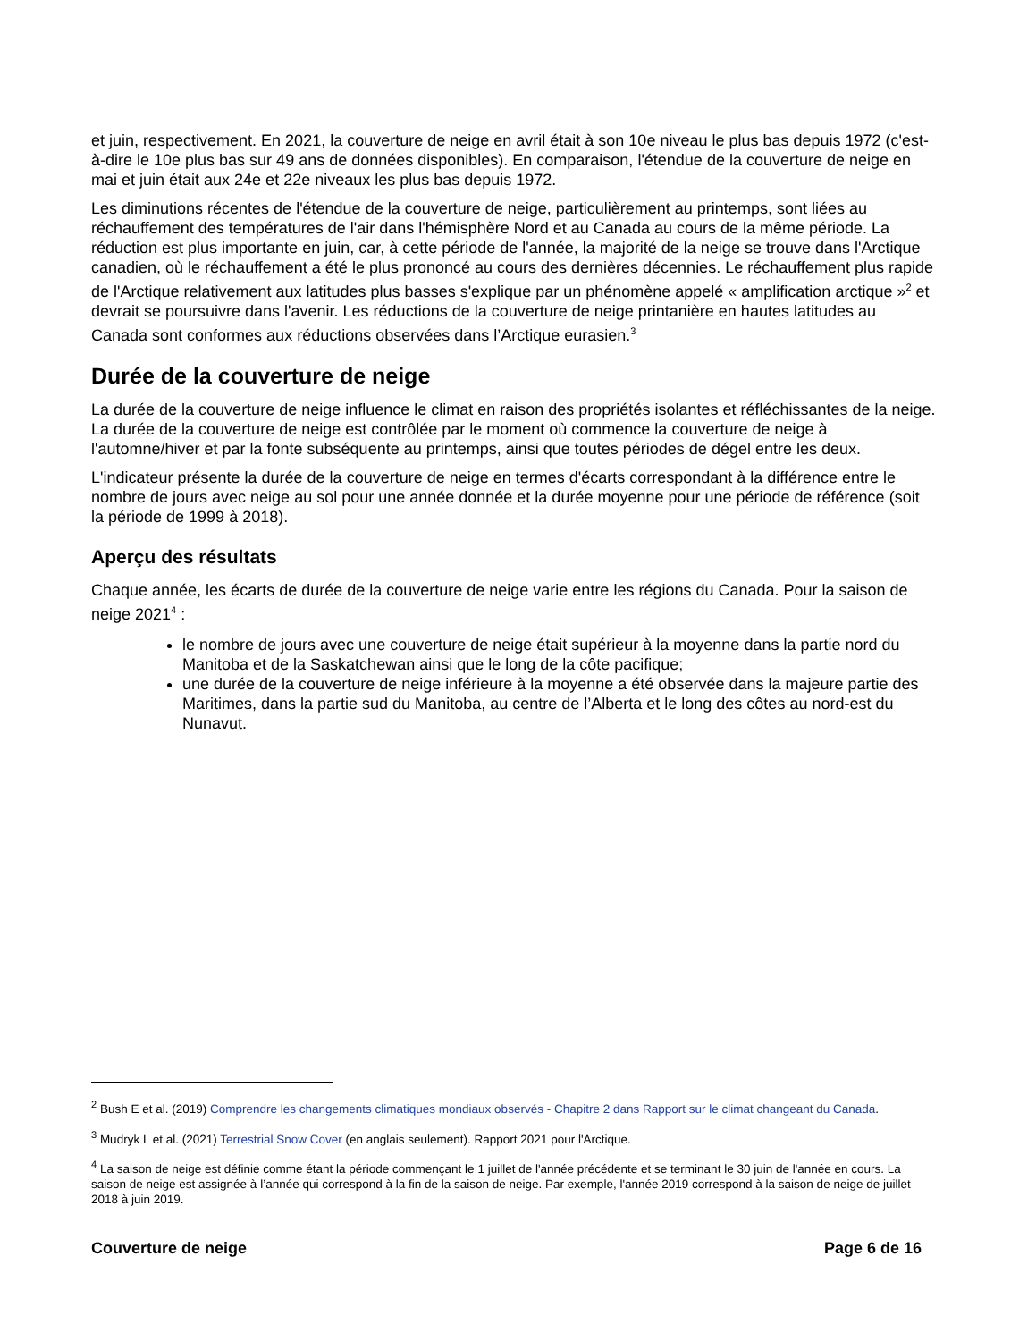et juin, respectivement. En 2021, la couverture de neige en avril était à son 10e niveau le plus bas depuis 1972 (c'est-à-dire le 10e plus bas sur 49 ans de données disponibles). En comparaison, l'étendue de la couverture de neige en mai et juin était aux 24e et 22e niveaux les plus bas depuis 1972.
Les diminutions récentes de l'étendue de la couverture de neige, particulièrement au printemps, sont liées au réchauffement des températures de l'air dans l'hémisphère Nord et au Canada au cours de la même période. La réduction est plus importante en juin, car, à cette période de l'année, la majorité de la neige se trouve dans l'Arctique canadien, où le réchauffement a été le plus prononcé au cours des dernières décennies. Le réchauffement plus rapide de l'Arctique relativement aux latitudes plus basses s'explique par un phénomène appelé « amplification arctique »<sup>2</sup> et devrait se poursuivre dans l'avenir. Les réductions de la couverture de neige printanière en hautes latitudes au Canada sont conformes aux réductions observées dans l’Arctique eurasien.<sup>3</sup>
Durée de la couverture de neige
La durée de la couverture de neige influence le climat en raison des propriétés isolantes et réfléchissantes de la neige. La durée de la couverture de neige est contrôlée par le moment où commence la couverture de neige à l'automne/hiver et par la fonte subséquente au printemps, ainsi que toutes périodes de dégel entre les deux.
L'indicateur présente la durée de la couverture de neige en termes d'écarts correspondant à la différence entre le nombre de jours avec neige au sol pour une année donnée et la durée moyenne pour une période de référence (soit la période de 1999 à 2018).
Aperçu des résultats
Chaque année, les écarts de durée de la couverture de neige varie entre les régions du Canada. Pour la saison de neige 2021<sup>4</sup> :
le nombre de jours avec une couverture de neige était supérieur à la moyenne dans la partie nord du Manitoba et de la Saskatchewan ainsi que le long de la côte pacifique;
une durée de la couverture de neige inférieure à la moyenne a été observée dans la majeure partie des Maritimes, dans la partie sud du Manitoba, au centre de l’Alberta et le long des côtes au nord-est du Nunavut.
<sup>2</sup> Bush E et al. (2019) Comprendre les changements climatiques mondiaux observés - Chapitre 2 dans Rapport sur le climat changeant du Canada.
<sup>3</sup> Mudryk L et al. (2021) Terrestrial Snow Cover (en anglais seulement). Rapport 2021 pour l'Arctique.
<sup>4</sup> La saison de neige est définie comme étant la période commençant le 1 juillet de l'année précédente et se terminant le 30 juin de l'année en cours. La saison de neige est assignée à l’année qui correspond à la fin de la saison de neige. Par exemple, l'année 2019 correspond à la saison de neige de juillet 2018 à juin 2019.
Couverture de neige Page 6 de 16